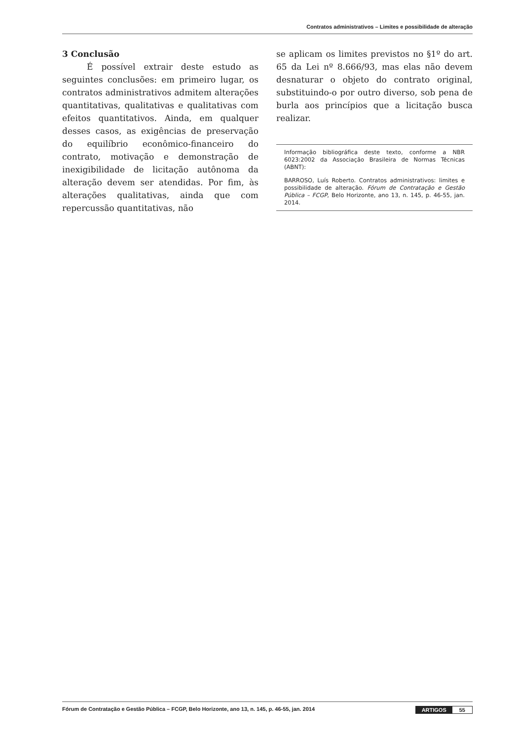Contratos administrativos – Limites e possibilidade de alteração
3 Conclusão
É possível extrair deste estudo as seguintes conclusões: em primeiro lugar, os contratos administrativos admitem alterações quantitativas, qualitativas e qualitativas com efeitos quantitativos. Ainda, em qualquer desses casos, as exigências de preservação do equilíbrio econômico-financeiro do contrato, motivação e demonstração de inexigibilidade de licitação autônoma da alteração devem ser atendidas. Por fim, às alterações qualitativas, ainda que com repercussão quantitativas, não
se aplicam os limites previstos no §1º do art. 65 da Lei nº 8.666/93, mas elas não devem desnaturar o objeto do contrato original, substituindo-o por outro diverso, sob pena de burla aos princípios que a licitação busca realizar.
Informação bibliográfica deste texto, conforme a NBR 6023:2002 da Associação Brasileira de Normas Técnicas (ABNT):
BARROSO, Luís Roberto. Contratos administrativos: limites e possibilidade de alteração. Fórum de Contratação e Gestão Pública – FCGP, Belo Horizonte, ano 13, n. 145, p. 46-55, jan. 2014.
Fórum de Contratação e Gestão Pública – FCGP, Belo Horizonte, ano 13, n. 145, p. 46-55, jan. 2014 ARTIGOS 55